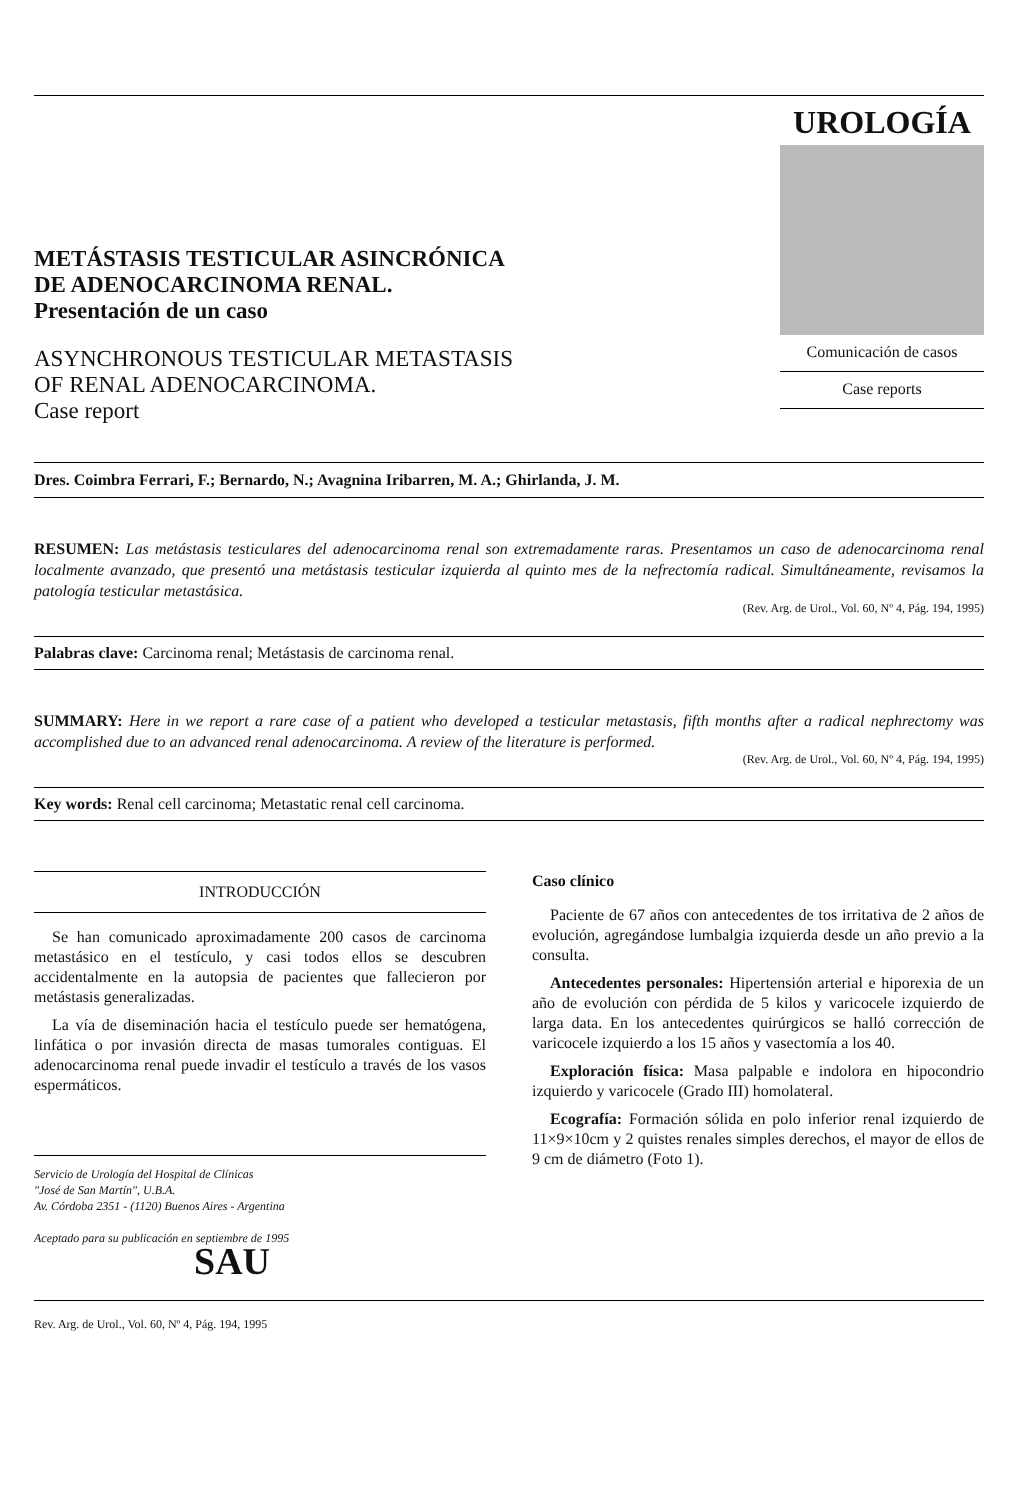METÁSTASIS TESTICULAR ASINCRÓNICA
DE ADENOCARCINOMA RENAL.
Presentación de un caso
ASYNCHRONOUS TESTICULAR METASTASIS
OF RENAL ADENOCARCINOMA.
Case report
UROLOGÍA
Comunicación de casos
Case reports
Dres. Coimbra Ferrari, F.; Bernardo, N.; Avagnina Iribarren, M. A.; Ghirlanda, J. M.
RESUMEN: Las metástasis testiculares del adenocarcinoma renal son extremadamente raras. Presentamos un caso de adenocarcinoma renal localmente avanzado, que presentó una metástasis testicular izquierda al quinto mes de la nefrectomía radical. Simultáneamente, revisamos la patología testicular metastásica.
(Rev. Arg. de Urol., Vol. 60, Nº 4, Pág. 194, 1995)
Palabras clave: Carcinoma renal; Metástasis de carcinoma renal.
SUMMARY: Here in we report a rare case of a patient who developed a testicular metastasis, fifth months after a radical nephrectomy was accomplished due to an advanced renal adenocarcinoma. A review of the literature is performed.
(Rev. Arg. de Urol., Vol. 60, Nº 4, Pág. 194, 1995)
Key words: Renal cell carcinoma; Metastatic renal cell carcinoma.
INTRODUCCIÓN
Se han comunicado aproximadamente 200 casos de carcinoma metastásico en el testículo, y casi todos ellos se descubren accidentalmente en la autopsia de pacientes que fallecieron por metástasis generalizadas.
La vía de diseminación hacia el testículo puede ser hematógena, linfática o por invasión directa de masas tumorales contiguas. El adenocarcinoma renal puede invadir el testículo a través de los vasos espermáticos.
Servicio de Urología del Hospital de Clínicas
"José de San Martín", U.B.A.
Av. Córdoba 2351 - (1120) Buenos Aires - Argentina
Aceptado para su publicación en septiembre de 1995
Caso clínico
Paciente de 67 años con antecedentes de tos irritativa de 2 años de evolución, agregándose lumbalgia izquierda desde un año previo a la consulta.
Antecedentes personales: Hipertensión arterial e hiporexia de un año de evolución con pérdida de 5 kilos y varicocele izquierdo de larga data. En los antecedentes quirúrgicos se halló corrección de varicocele izquierdo a los 15 años y vasectomía a los 40.
Exploración física: Masa palpable e indolora en hipocondrio izquierdo y varicocele (Grado III) homolateral.
Ecografía: Formación sólida en polo inferior renal izquierdo de 11×9×10cm y 2 quistes renales simples derechos, el mayor de ellos de 9 cm de diámetro (Foto 1).
SAU
Rev. Arg. de Urol., Vol. 60, Nº 4, Pág. 194, 1995